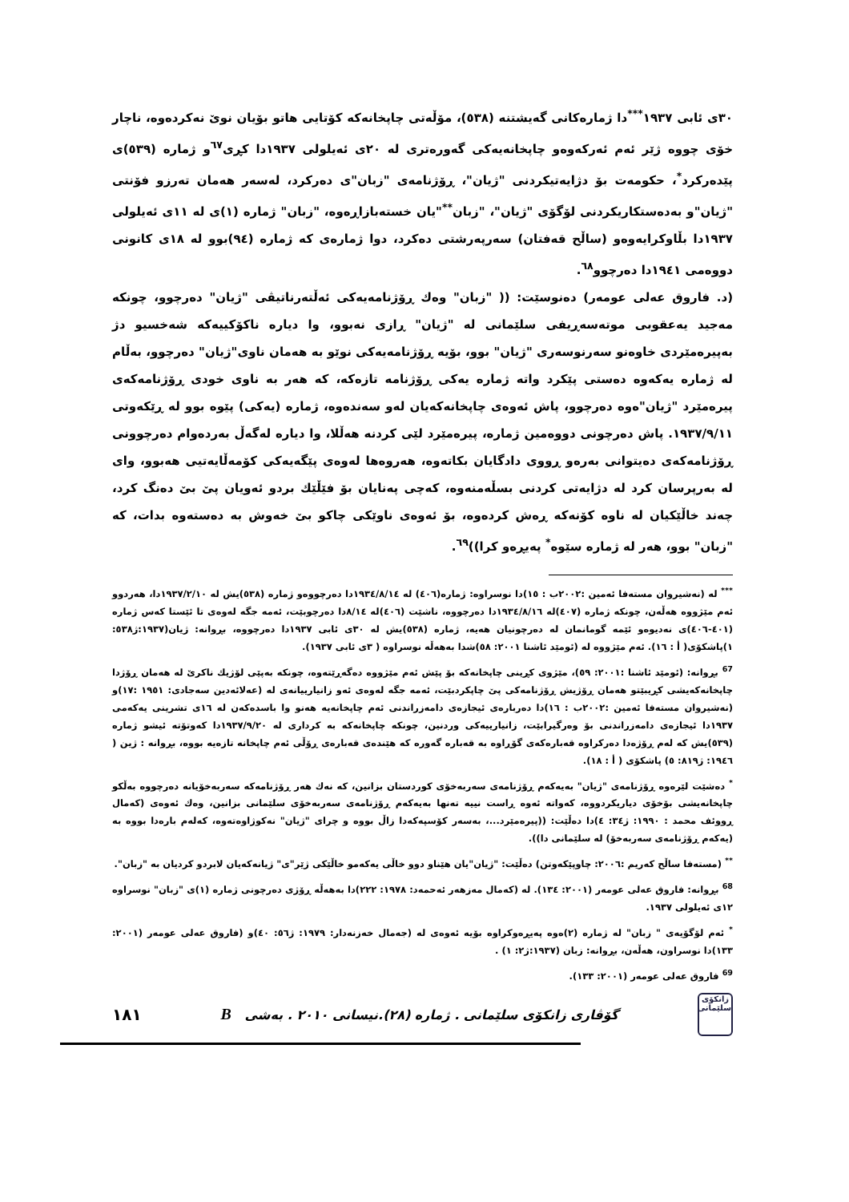٣٠ی ئابی ١٩٣٧<sup>***</sup>دا ژمارەکانی گەیشتنە (٥٣٨)، مۆڵەتی چاپخانەکە کۆتایی هاتو بۆیان نوێ نەکردەوە، ناچار خۆی چووە ژێر ئەم ئەرکەوەو چاپخانەیەکی گەورەتری لە ٢٠ی ئەیلولی ١٩٣٧دا کڕی<sup>٦٧</sup>و ژمارە (٥٣٩)ی پێدەرکرد<sup>*</sup>، حکومەت بۆ دژایەتیکردنی "ژیان"، ڕۆژنامەی "زبان"ی دەرکرد، لەسەر هەمان تەرزو فۆنتی "ژیان"و بەدەستکاریکردنی لۆگۆی "ژیان"، "زبان<sup>**</sup>"یان خستەبازاڕەوە، "زبان" ژمارە (١)ی لە ١١ی ئەیلولی ١٩٣٧دا بڵاوکرایەوەو (ساڵح قەفتان) سەرپەرشتی دەکرد، دوا ژمارەی کە ژمارە (٩٤)بوو لە ١٨ی کانونی دووەمی ١٩٤١دا دەرچوو<sup>٦٨</sup>.
(د. فاروق عەلی عومەر) دەنوسێت: (( "زبان" وەك ڕۆژنامەیەکی ئەڵتەرناتیڤی "ژیان" دەرچوو، چونکە مەجید یەعقوبی موتەسەڕیفی سلێمانی لە "ژیان" ڕازی نەبوو، وا دیارە ناکۆکییەکە شەخسیو دژ بەپیرەمێردی خاوەنو سەرنوسەری "ژیان" بوو، بۆیە ڕۆژنامەیەکی نوێو بە هەمان ناوی"ژیان" دەرچوو، بەڵام لە ژمارە یەکەوە دەستی پێکرد واتە ژمارە یەکی ڕۆژنامە تازەکە، کە هەر بە ناوی خودی ڕۆژنامەکەی پیرەمێرد "ژیان"ەوە دەرچوو، پاش ئەوەی چاپخانەکەیان لەو سەندەوە، ژمارە (یەکی) پێوە بوو لە ڕێکەوتی ١٩٣٧/٩/١١. پاش دەرچونی دووەمین ژمارە، پیرەمێرد لێی کردنە هەڵلا، وا دیارە لەگەڵ بەردەوام دەرچوونی ڕۆژنامەکەی دەیتوانی بەرەو ڕووی دادگایان بکاتەوە، هەروەها لەوەی پێگەیەکی کۆمەڵایەتیی هەبوو، وای لە بەرپرسان کرد لە دژایەتی کردنی بسڵەمنەوە، کەچی پەنایان بۆ فێڵێك بردو ئەویان پێ بێ دەنگ کرد، چەند خاڵێکیان لە ناوە کۆنەکە ڕەش کردەوە، بۆ ئەوەی ناوێکی چاكو بێ خەوش بە دەستەوە بدات، کە "زبان" بوو، هەر لە ژمارە سێوە<sup>*</sup> پەیڕەو کرا))<sup>٦٩</sup>.
<sup>***</sup> لە (نەشیروان مستەفا ئەمین :٢٠٠٢ب : ١٥)دا نوسراوە: ژمارە(٤٠٦) لە ١٩٣٤/٨/١٤دا دەرچووەو ژمارە (٥٣٨)یش لە ١٩٣٧/٢/١٠دا، هەردوو ئەم مێژووە هەڵەن، چونکە ژمارە (٤٠٧)لە ١٩٣٤/٨/١٦دا دەرچووە، ناشێت (٤٠٦)لە ٨/١٤دا دەرچوبێت، ئەمە جگە لەوەی تا ئێستا کەس ژمارە (٤٠١-٤٠٦)ی نەدیوەو ئێمە گومانمان لە دەرچونیان هەیە، ژمارە (٥٣٨)یش لە ٣٠ی ئابی ١٩٣٧دا دەرچووە، بڕوانە: ژیان(١٩٣٧:ژ٥٣٨: ١)پاشکۆی( أ : ١٦). ئەم مێژووە لە (ئومێد ئاشنا ٢٠٠١: ٥٨)شدا بەهەڵە نوسراوە ( ٣ی ئابی ١٩٣٧).
<sup>67</sup> بڕوانە: (ئومێد ئاشنا :٢٠٠١: ٥٩)، مێژوی کڕینی چاپخانەکە بۆ پێش ئەم مێژووە دەگەڕێتەوە، چونکە بەپێی لۆژیك ناکرێ لە هەمان ڕۆژدا چاپخانەکەیشی کڕیبێتو هەمان ڕۆژیش ڕۆژنامەکی پێ چاپکردبێت، ئەمە جگە لەوەی ئەو زانیارییانەی لە (عەلائەدین سەجادی: ١٩٥١ :١٧)و (نەشیروان مستەفا ئەمین :٢٠٠٢ب : ١٦)دا دەربارەی ئیجازەی دامەزراندنی ئەم چاپخانەیە هەنو وا باسدەکەن لە ١٦ی تشرینی یەکەمی ١٩٣٧دا ئیجازەی دامەزراندنی بۆ وەرگیرابێت، زانیارییەکی وردنین، چونکە چاپخانەکە بە کرداری لە ١٩٣٧/٩/٢٠دا کەوتۆتە ئیشو ژمارە (٥٣٩)یش کە لەم ڕۆژەدا دەرکراوە قەبارەکەی گۆڕاوە بە قەبارە گەورە کە هێندەی قەبارەی ڕۆڵی ئەم چاپخانە تازەیە بووە، بڕوانە : ژین ( ١٩٤٦: ژ٨١٩: ٥) پاشکۆی ( أ : ١٨).
<sup>*</sup> دەشێت لێرەوە ڕۆژنامەی "ژیان" بەیەکەم ڕۆژنامەی سەربەخۆی کوردستان بزانین، کە نەك هەر ڕۆژنامەکە سەربەخۆیانە دەرچووە بەڵکو چاپخانەیشی بۆخۆی دیاریکردووە، کەواتە ئەوە ڕاست نییە تەنها بەیەکەم ڕۆژنامەی سەربەخۆی سلێمانی بزانین، وەك ئەوەی (کەمال ڕووئف محمد : ١٩٩٠: ژ٣٤: ٤)دا دەڵێت: ((پیرەمێرد...، بەسەر کۆسپەکەدا زاڵ بووە و چرای "ژیان" نەکوژاوەتەوە، کەلەم بارەدا بووە بە (یەکەم ڕۆژنامەی سەربەخۆ) لە سلێمانی دا)).
<sup>**</sup> (مستەفا ساڵح کەریم :٢٠٠٦: چاوپێکەوتن) دەڵێت: "ژیان"یان هێناو دوو خاڵی یەکەمو خاڵێکی ژێر"ی" ژیانەکەیان لابردو کردیان بە "زبان".
<sup>68</sup> بڕوانە: فاروق عەلی عومەر (٢٠٠١: ١٣٤). لە (کەمال مەزهەر ئەحمەد: ١٩٧٨: ٢٢٢)دا بەهەڵە ڕۆژی دەرچونی ژمارە (١)ی "زبان" نوسراوە ١٢ی ئەیلولی ١٩٣٧.
<sup>*</sup> ئەم لۆگۆیەی " زبان" لە ژمارە (٢)ەوە پەیڕەوکراوە بۆیە ئەوەی لە (جەمال خەزنەدار: ١٩٧٩: ژ٥٦: ٤٠)و (فاروق عەلی عومەر (٢٠٠١: ١٣٣)دا نوسراون، هەڵەن، بڕوانە: زبان (١٩٣٧:ژ٢: ١) .
<sup>69</sup> فاروق عەلی عومەر (٢٠٠١: ١٣٣).
زانکۆی سلێمانی
گۆڤاری زانکۆی سلێمانی . ژمارە (٢٨).نیسانی ٢٠١٠ . بەشی B
١٨١